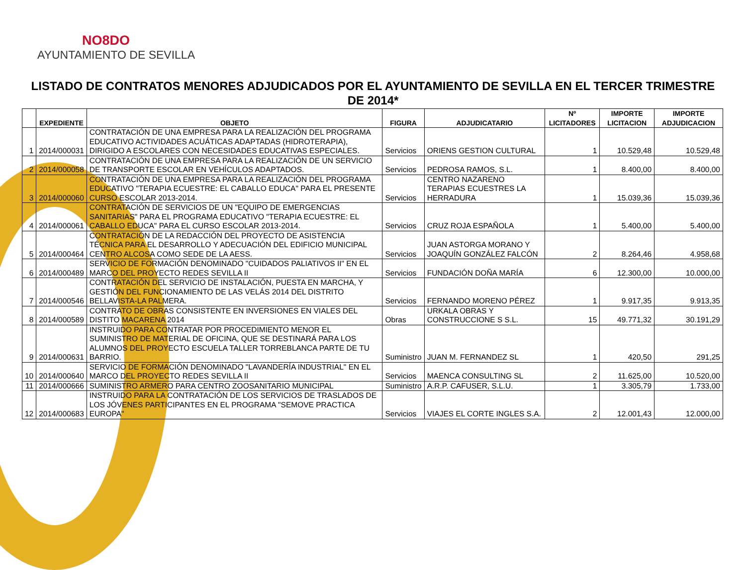NO8DO
AYUNTAMIENTO DE SEVILLA
LISTADO DE CONTRATOS MENORES ADJUDICADOS POR EL AYUNTAMIENTO DE SEVILLA EN EL TERCER TRIMESTRE DE 2014*
| | EXPEDIENTE | OBJETO | FIGURA | ADJUDICATARIO | Nº LICITADORES | IMPORTE LICITACION | IMPORTE ADJUDICACION |
| --- | --- | --- | --- | --- | --- | --- | --- |
| 1 | 2014/000031 | CONTRATACIÓN DE UNA EMPRESA PARA LA REALIZACIÓN DEL PROGRAMA EDUCATIVO ACTIVIDADES ACUÁTICAS ADAPTADAS (HIDROTERAPIA), DIRIGIDO A ESCOLARES CON NECESIDADES EDUCATIVAS ESPECIALES. | Servicios | ORIENS GESTION CULTURAL | 1 | 10.529,48 | 10.529,48 |
| 2 | 2014/000058 | CONTRATACIÓN DE UNA EMPRESA PARA LA REALIZACIÓN DE UN SERVICIO DE TRANSPORTE ESCOLAR EN VEHÍCULOS ADAPTADOS. | Servicios | PEDROSA RAMOS, S.L. | 1 | 8.400,00 | 8.400,00 |
| 3 | 2014/000060 | CONTRATACIÓN DE UNA EMPRESA PARA LA REALIZACIÓN DEL PROGRAMA EDUCATIVO "TERAPIA ECUESTRE: EL CABALLO EDUCA" PARA EL PRESENTE CURSO ESCOLAR 2013-2014. | Servicios | CENTRO NAZARENO TERAPIAS ECUESTRES LA HERRADURA | 1 | 15.039,36 | 15.039,36 |
| 4 | 2014/000061 | CONTRATACIÓN DE SERVICIOS DE UN "EQUIPO DE EMERGENCIAS SANITARIAS" PARA EL PROGRAMA EDUCATIVO "TERAPIA ECUESTRE: EL CABALLO EDUCA" PARA EL CURSO ESCOLAR 2013-2014. | Servicios | CRUZ ROJA ESPAÑOLA | 1 | 5.400,00 | 5.400,00 |
| 5 | 2014/000464 | CONTRATACIÓN DE LA REDACCIÓN DEL PROYECTO DE ASISTENCIA TÉCNICA PARA EL DESARROLLO Y ADECUACIÓN DEL EDIFICIO MUNICIPAL CENTRO ALCOSA COMO SEDE DE LA AESS. | Servicios | JUAN ASTORGA MORANO Y JOAQUÍN GONZÁLEZ FALCÓN | 2 | 8.264,46 | 4.958,68 |
| 6 | 2014/000489 | SERVICIO DE FORMACIÓN DENOMINADO "CUIDADOS PALIATIVOS II" EN EL MARCO DEL PROYECTO REDES SEVILLA II | Servicios | FUNDACIÓN DOÑA MARÍA | 6 | 12.300,00 | 10.000,00 |
| 7 | 2014/000546 | CONTRATACIÓN DEL SERVICIO DE INSTALACIÓN, PUESTA EN MARCHA, Y GESTIÓN DEL FUNCIONAMIENTO DE LAS VELÁS 2014 DEL DISTRITO BELLAVISTA-LA PALMERA. | Servicios | FERNANDO MORENO PÉREZ | 1 | 9.917,35 | 9.913,35 |
| 8 | 2014/000589 | CONTRATO DE OBRAS CONSISTENTE EN INVERSIONES EN VIALES DEL DISTITO MACARENA 2014 | Obras | URKALA OBRAS Y CONSTRUCCIONE S S.L. | 15 | 49.771,32 | 30.191,29 |
| 9 | 2014/000631 | INSTRUIDO PARA CONTRATAR POR PROCEDIMIENTO MENOR EL SUMINISTRO DE MATERIAL DE OFICINA, QUE SE DESTINARÁ PARA LOS ALUMNOS DEL PROYECTO ESCUELA TALLER TORREBLANCA PARTE DE TU BARRIO. | Suministro | JUAN M. FERNANDEZ SL | 1 | 420,50 | 291,25 |
| 10 | 2014/000640 | SERVICIO DE FORMACIÓN DENOMINADO "LAVANDERÍA INDUSTRIAL" EN EL MARCO DEL PROYECTO REDES SEVILLA II | Servicios | MAENCA CONSULTING SL | 2 | 11.625,00 | 10.520,00 |
| 11 | 2014/000666 | SUMINISTRO ARMERO PARA CENTRO ZOOSANITARIO MUNICIPAL | Suministro | A.R.P. CAFUSER, S.L.U. | 1 | 3.305,79 | 1.733,00 |
| 12 | 2014/000683 | INSTRUIDO PARA LA CONTRATACIÓN DE LOS SERVICIOS DE TRASLADOS DE LOS JÓVENES PARTICIPANTES EN EL PROGRAMA "SEMOVE PRACTICA EUROPA" | Servicios | VIAJES EL CORTE INGLES S.A. | 2 | 12.001,43 | 12.000,00 |